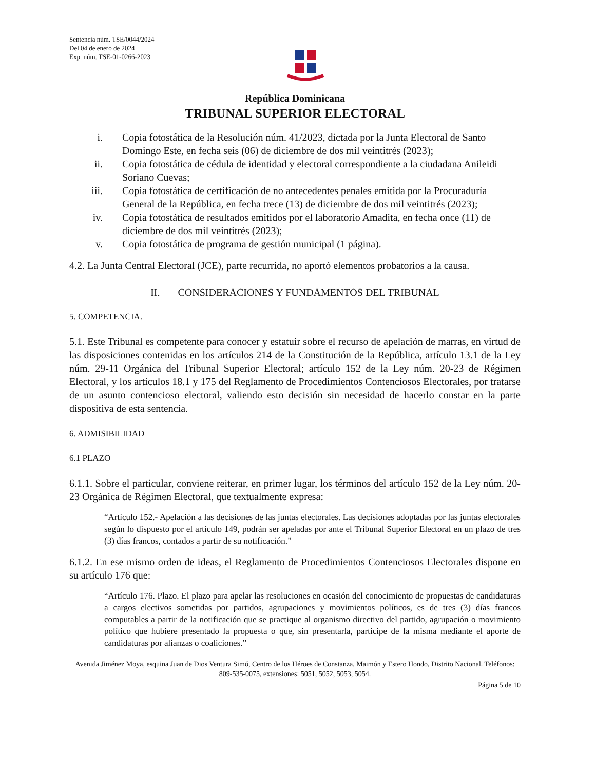Sentencia núm. TSE/0044/2024
Del 04 de enero de 2024
Exp. núm. TSE-01-0266-2023
República Dominicana
TRIBUNAL SUPERIOR ELECTORAL
i. Copia fotostática de la Resolución núm. 41/2023, dictada por la Junta Electoral de Santo Domingo Este, en fecha seis (06) de diciembre de dos mil veintitrés (2023);
ii. Copia fotostática de cédula de identidad y electoral correspondiente a la ciudadana Anileidi Soriano Cuevas;
iii. Copia fotostática de certificación de no antecedentes penales emitida por la Procuraduría General de la República, en fecha trece (13) de diciembre de dos mil veintitrés (2023);
iv. Copia fotostática de resultados emitidos por el laboratorio Amadita, en fecha once (11) de diciembre de dos mil veintitrés (2023);
v. Copia fotostática de programa de gestión municipal (1 página).
4.2. La Junta Central Electoral (JCE), parte recurrida, no aportó elementos probatorios a la causa.
II. CONSIDERACIONES Y FUNDAMENTOS DEL TRIBUNAL
5. COMPETENCIA.
5.1. Este Tribunal es competente para conocer y estatuir sobre el recurso de apelación de marras, en virtud de las disposiciones contenidas en los artículos 214 de la Constitución de la República, artículo 13.1 de la Ley núm. 29-11 Orgánica del Tribunal Superior Electoral; artículo 152 de la Ley núm. 20-23 de Régimen Electoral, y los artículos 18.1 y 175 del Reglamento de Procedimientos Contenciosos Electorales, por tratarse de un asunto contencioso electoral, valiendo esto decisión sin necesidad de hacerlo constar en la parte dispositiva de esta sentencia.
6. ADMISIBILIDAD
6.1 PLAZO
6.1.1. Sobre el particular, conviene reiterar, en primer lugar, los términos del artículo 152 de la Ley núm. 20-23 Orgánica de Régimen Electoral, que textualmente expresa:
“Artículo 152.- Apelación a las decisiones de las juntas electorales. Las decisiones adoptadas por las juntas electorales según lo dispuesto por el artículo 149, podrán ser apeladas por ante el Tribunal Superior Electoral en un plazo de tres (3) días francos, contados a partir de su notificación.”
6.1.2. En ese mismo orden de ideas, el Reglamento de Procedimientos Contenciosos Electorales dispone en su artículo 176 que:
“Artículo 176. Plazo. El plazo para apelar las resoluciones en ocasión del conocimiento de propuestas de candidaturas a cargos electivos sometidas por partidos, agrupaciones y movimientos políticos, es de tres (3) días francos computables a partir de la notificación que se practique al organismo directivo del partido, agrupación o movimiento político que hubiere presentado la propuesta o que, sin presentarla, participe de la misma mediante el aporte de candidaturas por alianzas o coaliciones.”
Avenida Jiménez Moya, esquina Juan de Dios Ventura Simó, Centro de los Héroes de Constanza, Maimón y Estero Hondo, Distrito Nacional. Teléfonos: 809-535-0075, extensiones: 5051, 5052, 5053, 5054.
Página 5 de 10